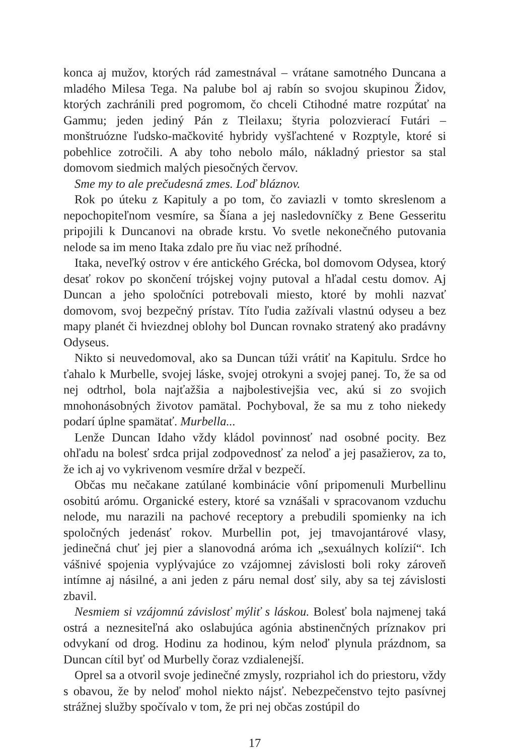konca aj mužov, ktorých rád zamestnával – vrátane samotného Duncana a mladého Milesa Tega. Na palube bol aj rabín so svojou skupinou Židov, ktorých zachránili pred pogromom, čo chceli Ctihodné matre rozpútať na Gammu; jeden jediný Pán z Tleilaxu; štyria polozvierací Futári – monštruózne ľudsko-mačkovité hybridy vyšľachtené v Rozptyle, ktoré si pobehlice zotročili. A aby toho nebolo málo, nákladný priestor sa stal domovom siedmich malých piesočných červov.
Sme my to ale prečudesná zmes. Loď bláznov.
Rok po úteku z Kapituly a po tom, čo zaviazli v tomto skreslenom a nepochopiteľnom vesmíre, sa Šíana a jej nasledovníčky z Bene Gesseritu pripojili k Duncanovi na obrade krstu. Vo svetle nekonečného putovania nelode sa im meno Itaka zdalo pre ňu viac než príhodné.
Itaka, neveľký ostrov v ére antického Grécka, bol domovom Odysea, ktorý desať rokov po skončení trójskej vojny putoval a hľadal cestu domov. Aj Duncan a jeho spoločníci potrebovali miesto, ktoré by mohli nazvať domovom, svoj bezpečný prístav. Títo ľudia zažívali vlastnú odyseu a bez mapy planét či hviezdnej oblohy bol Duncan rovnako stratený ako pradávny Odyseus.
Nikto si neuvedomoval, ako sa Duncan túži vrátiť na Kapitulu. Srdce ho ťahalo k Murbelle, svojej láske, svojej otrokyni a svojej panej. To, že sa od nej odtrhol, bola najťažšia a najbolestivejšia vec, akú si zo svojich mnohonásobných životov pamätal. Pochyboval, že sa mu z toho niekedy podarí úplne spamätať. Murbella...
Lenže Duncan Idaho vždy kládol povinnosť nad osobné pocity. Bez ohľadu na bolesť srdca prijal zodpovednosť za neloď a jej pasažierov, za to, že ich aj vo vykrivenom vesmíre držal v bezpečí.
Občas mu nečakane zatúlané kombinácie vôní pripomenuli Murbellinu osobitú arómu. Organické estery, ktoré sa vznášali v spracovanom vzduchu nelode, mu narazili na pachové receptory a prebudili spomienky na ich spoločných jedenásť rokov. Murbellin pot, jej tmavojantárové vlasy, jedinečná chuť jej pier a slanovodná aróma ich „sexuálnych kolízií“. Ich vášnivé spojenia vyplývajúce zo vzájomnej závislosti boli roky zároveň intímne aj násilné, a ani jeden z páru nemal dosť sily, aby sa tej závislosti zbavil.
Nesmiem si vzájomnú závislosť mýliť s láskou. Bolesť bola najmenej taká ostrá a neznesiteľná ako oslabujúca agónia abstinenčných príznakov pri odvykaní od drog. Hodinu za hodinou, kým neloď plynula prázdnom, sa Duncan cítil byť od Murbelly čoraz vzdialenejší.
Oprel sa a otvoril svoje jedinečné zmysly, rozpriahol ich do priestoru, vždy s obavou, že by neloď mohol niekto nájsť. Nebezpečenstvo tejto pasívnej strážnej služby spočívalo v tom, že pri nej občas zostúpil do
17